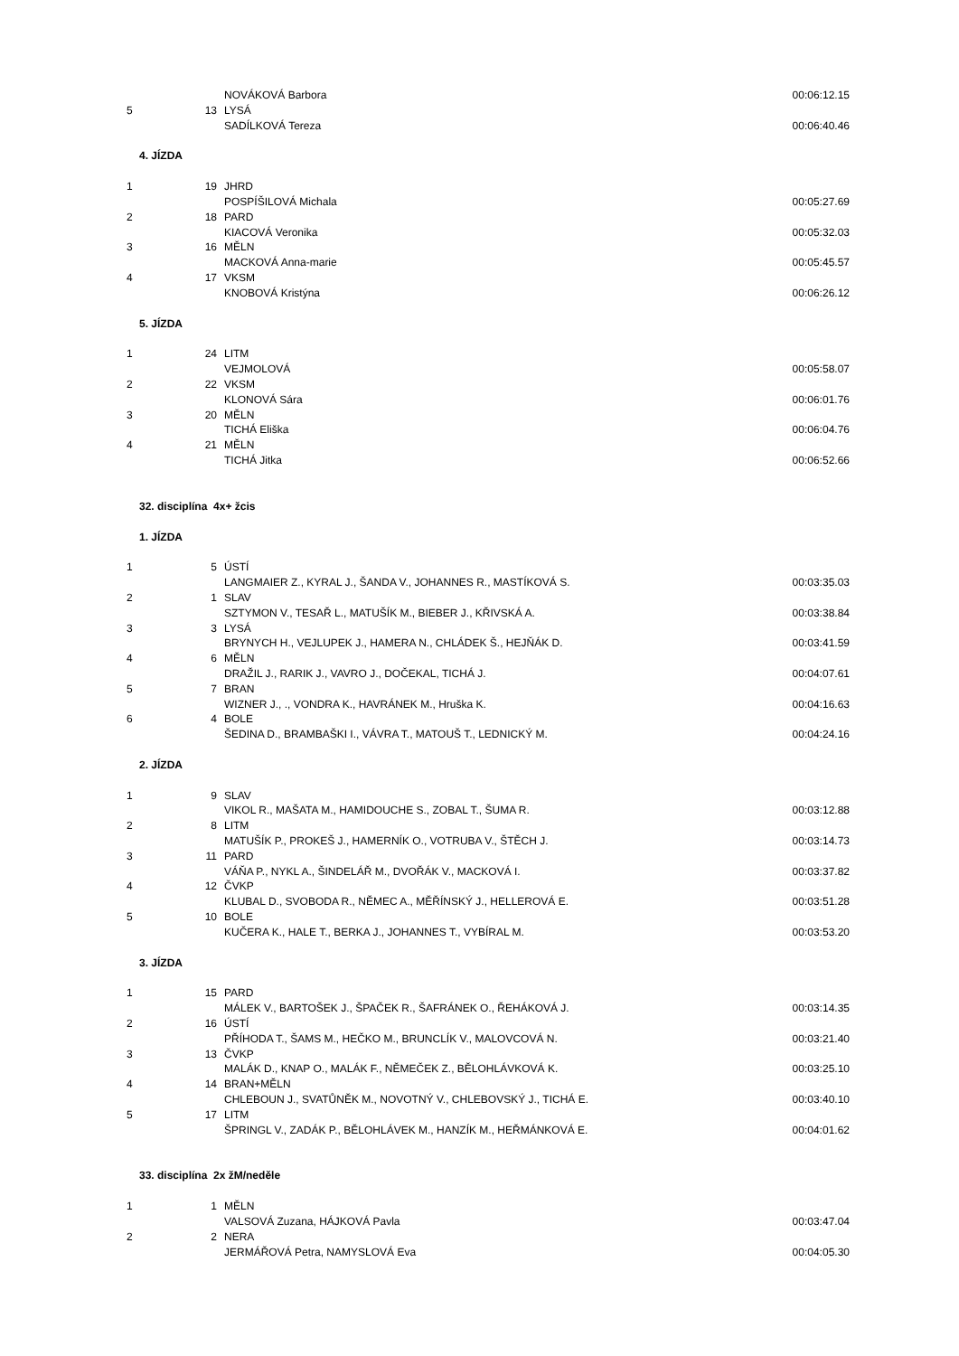| | | NOVÁKOVÁ Barbora | 00:06:12.15 |
| 5 | 13 | LYSÁ | |
| | | SADÍLKOVÁ Tereza | 00:06:40.46 |
4. JÍZDA
| 1 | 19 | JHRD | |
| | | POSPÍŠILOVÁ Michala | 00:05:27.69 |
| 2 | 18 | PARD | |
| | | KIACOVÁ Veronika | 00:05:32.03 |
| 3 | 16 | MĚLN | |
| | | MACKOVÁ Anna-marie | 00:05:45.57 |
| 4 | 17 | VKSM | |
| | | KNOBOVÁ Kristýna | 00:06:26.12 |
5. JÍZDA
| 1 | 24 | LITM | |
| | | VEJMOLOVÁ | 00:05:58.07 |
| 2 | 22 | VKSM | |
| | | KLONOVÁ Sára | 00:06:01.76 |
| 3 | 20 | MĚLN | |
| | | TICHÁ Eliška | 00:06:04.76 |
| 4 | 21 | MĚLN | |
| | | TICHÁ Jitka | 00:06:52.66 |
32. disciplína 4x+ žcis
1. JÍZDA
| 1 | 5 | ÚSTÍ | |
| | | LANGMAIER Z., KYRAL J., ŠANDA V., JOHANNES R., MASTÍKOVÁ S. | 00:03:35.03 |
| 2 | 1 | SLAV | |
| | | SZTYMON V., TESAŘ L., MATUŠÍK M., BIEBER J., KŘIVSKÁ A. | 00:03:38.84 |
| 3 | 3 | LYSÁ | |
| | | BRYNYCH H., VEJLUPEK J., HAMERA N., CHLÁDEK Š., HEJŇÁK D. | 00:03:41.59 |
| 4 | 6 | MĚLN | |
| | | DRAŽIL J., RARIK J., VAVRO J., DOČEKAL, TICHÁ J. | 00:04:07.61 |
| 5 | 7 | BRAN | |
| | | WIZNER J., ., VONDRA K., HAVRÁNEK M., Hruška K. | 00:04:16.63 |
| 6 | 4 | BOLE | |
| | | ŠEDINA D., BRAMBAŠKI I., VÁVRA T., MATOUŠ T., LEDNICKÝ M. | 00:04:24.16 |
2. JÍZDA
| 1 | 9 | SLAV | |
| | | VIKOL R., MAŠATA M., HAMIDOUCHE S., ZOBAL T., ŠUMA R. | 00:03:12.88 |
| 2 | 8 | LITM | |
| | | MATUŠÍK P., PROKEŠ J., HAMERNÍK O., VOTRUBA V., ŠTĚCH J. | 00:03:14.73 |
| 3 | 11 | PARD | |
| | | VÁŇA P., NYKL A., ŠINDELÁŘ M., DVOŘÁK V., MACKOVÁ I. | 00:03:37.82 |
| 4 | 12 | ČVKP | |
| | | KLUBAL D., SVOBODA R., NĚMEC A., MĚŘÍNSKÝ J., HELLEROVÁ E. | 00:03:51.28 |
| 5 | 10 | BOLE | |
| | | KUČERA K., HALE T., BERKA J., JOHANNES T., VYBÍRAL M. | 00:03:53.20 |
3. JÍZDA
| 1 | 15 | PARD | |
| | | MÁLEK V., BARTOŠEK J., ŠPAČEK R., ŠAFRÁNEK O., ŘEHÁKOVÁ J. | 00:03:14.35 |
| 2 | 16 | ÚSTÍ | |
| | | PŘÍHODA T., ŠAMS M., HEČKO M., BRUNCLÍK V., MALOVCOVÁ N. | 00:03:21.40 |
| 3 | 13 | ČVKP | |
| | | MALÁK D., KNAP O., MALÁK F., NĚMEČEK Z., BĚLOHLÁVKOVÁ K. | 00:03:25.10 |
| 4 | 14 | BRAN+MĚLN | |
| | | CHLEBOUN J., SVATŮNĚK M., NOVOTNÝ V., CHLEBOVSKÝ J., TICHÁ E. | 00:03:40.10 |
| 5 | 17 | LITM | |
| | | ŠPRINGL V., ZADÁK P., BĚLOHLÁVEK M., HANZÍK M., HEŘMÁNKOVÁ E. | 00:04:01.62 |
33. disciplína 2x žM/neděle
| 1 | 1 | MĚLN | |
| | | VALSOVÁ Zuzana, HÁJKOVÁ Pavla | 00:03:47.04 |
| 2 | 2 | NERA | |
| | | JERMÁŘOVÁ Petra, NAMYSLOVÁ Eva | 00:04:05.30 |